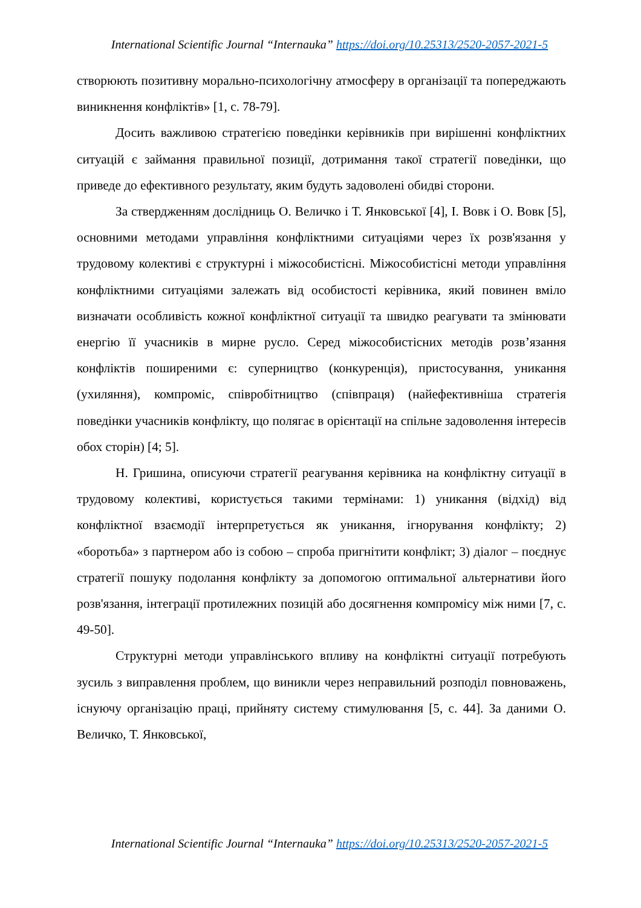International Scientific Journal “Internauka” https://doi.org/10.25313/2520-2057-2021-5
створюють позитивну морально-психологічну атмосферу в організації та попереджають виникнення конфліктів» [1, с. 78-79].
Досить важливою стратегією поведінки керівників при вирішенні конфліктних ситуацій є займання правильної позиції, дотримання такої стратегії поведінки, що приведе до ефективного результату, яким будуть задоволені обидві сторони.
За ствердженням дослідниць О. Величко і Т. Янковської [4], І. Вовк і О. Вовк [5], основними методами управління конфліктними ситуаціями через їх розв'язання у трудовому колективі є структурні і міжособистісні. Міжособистісні методи управління конфліктними ситуаціями залежать від особистості керівника, який повинен вміло визначати особливість кожної конфліктної ситуації та швидко реагувати та змінювати енергію її учасників в мирне русло. Серед міжособистісних методів розв’язання конфліктів поширеними є: суперництво (конкуренція), пристосування, уникання (ухиляння), компроміс, співробітництво (співпраця) (найефективніша стратегія поведінки учасників конфлікту, що полягає в орієнтації на спільне задоволення інтересів обох сторін) [4; 5].
Н. Гришина, описуючи стратегії реагування керівника на конфліктну ситуації в трудовому колективі, користується такими термінами: 1) уникання (відхід) від конфліктної взаємодії інтерпретується як уникання, ігнорування конфлікту; 2) «боротьба» з партнером або із собою – спроба пригнітити конфлікт; 3) діалог – поєднує стратегії пошуку подолання конфлікту за допомогою оптимальної альтернативи його розв'язання, інтеграції протилежних позицій або досягнення компромісу між ними [7, с. 49-50].
Структурні методи управлінського впливу на конфліктні ситуації потребують зусиль з виправлення проблем, що виникли через неправильний розподіл повноважень, існуючу організацію праці, прийняту систему стимулювання [5, с. 44]. За даними О. Величко, Т. Янковської,
International Scientific Journal “Internauka” https://doi.org/10.25313/2520-2057-2021-5